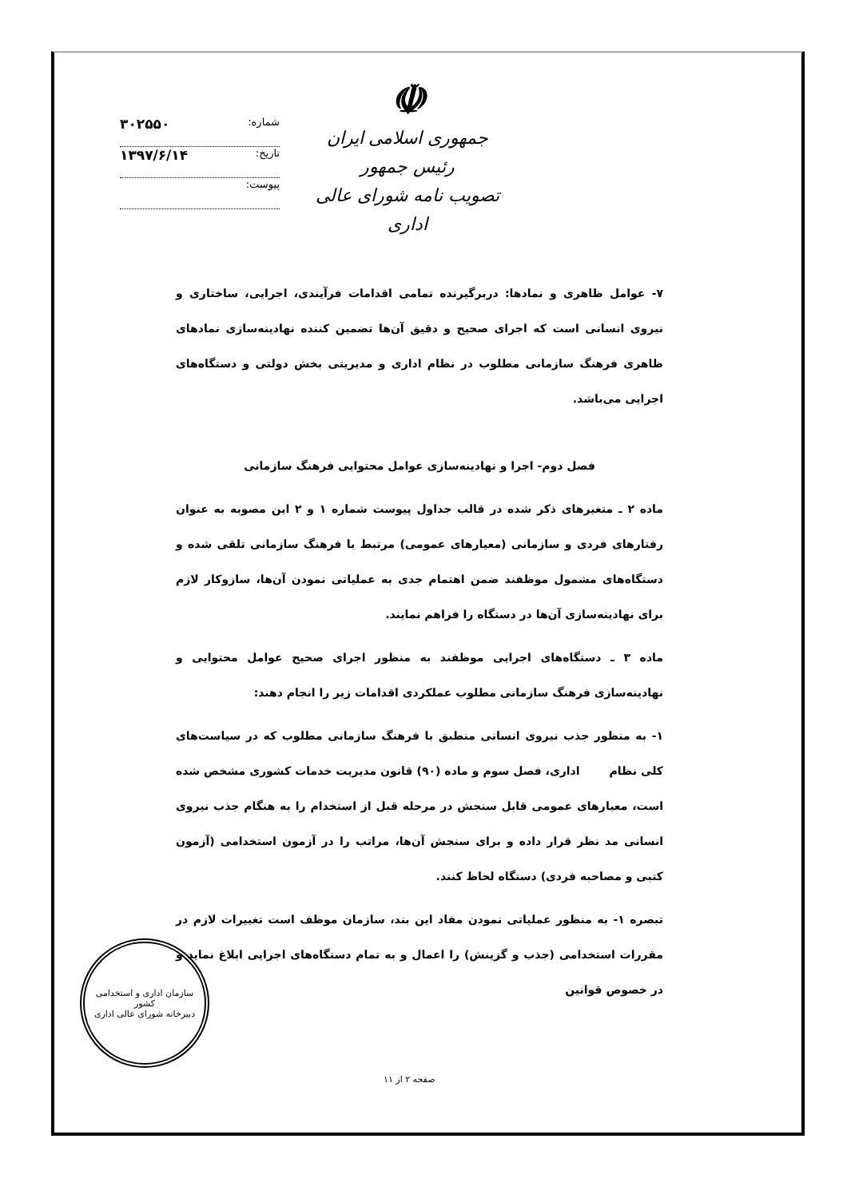☫
جمهوری اسلامی ایران
رئیس جمهور
تصویب نامه شورای عالی اداری
شماره: ۳۰۲۵۵۰
تاریخ: ۱۳۹۷/۶/۱۴
پیوست:
۷- عوامل ظاهری و نمادها: دربرگیرنده تمامی اقدامات فرآیندی، اجرایی، ساختاری و نیروی انسانی است که اجرای صحیح و دقیق آن‌ها تضمین کننده نهادینه‌سازی نمادهای ظاهری فرهنگ سازمانی مطلوب در نظام اداری و مدیریتی بخش دولتی و دستگاه‌های اجرایی می‌باشد.
فصل دوم- اجرا و نهادینه‌سازی عوامل محتوایی فرهنگ سازمانی
ماده ۲ ـ متغیرهای ذکر شده در قالب جداول پیوست شماره ۱ و ۲ این مصوبه به عنوان رفتارهای فردی و سازمانی (معیارهای عمومی) مرتبط با فرهنگ سازمانی تلقی شده و دستگاه‌های مشمول موظفند ضمن اهتمام جدی به عملیاتی نمودن آن‌ها، سازوکار لازم برای نهادینه‌سازی آن‌ها در دستگاه را فراهم نمایند.
ماده ۳ ـ دستگاه‌های اجرایی موظفند به منظور اجرای صحیح عوامل محتوایی و نهادینه‌سازی فرهنگ سازمانی مطلوب عملکردی اقدامات زیر را انجام دهند:
۱- به منظور جذب نیروی انسانی منطبق با فرهنگ سازمانی مطلوب که در سیاست‌های کلی نظام اداری، فصل سوم و ماده (۹۰) قانون مدیریت خدمات کشوری مشخص شده است، معیارهای عمومی قابل سنجش در مرحله قبل از استخدام را به هنگام جذب نیروی انسانی مد نظر قرار داده و برای سنجش آن‌ها، مراتب را در آزمون استخدامی (آزمون کتبی و مصاحبه فردی) دستگاه لحاظ کنند.
تبصره ۱- به منظور عملیاتی نمودن مفاد این بند، سازمان موظف است تغییرات لازم در مقررات استخدامی (جذب و گزینش) را اعمال و به تمام دستگاه‌های اجرایی ابلاغ نماید و در خصوص قوانین
سازمان اداری و استخدامی کشور
دبیرخانه شورای عالی اداری
صفحه ۲ از ۱۱